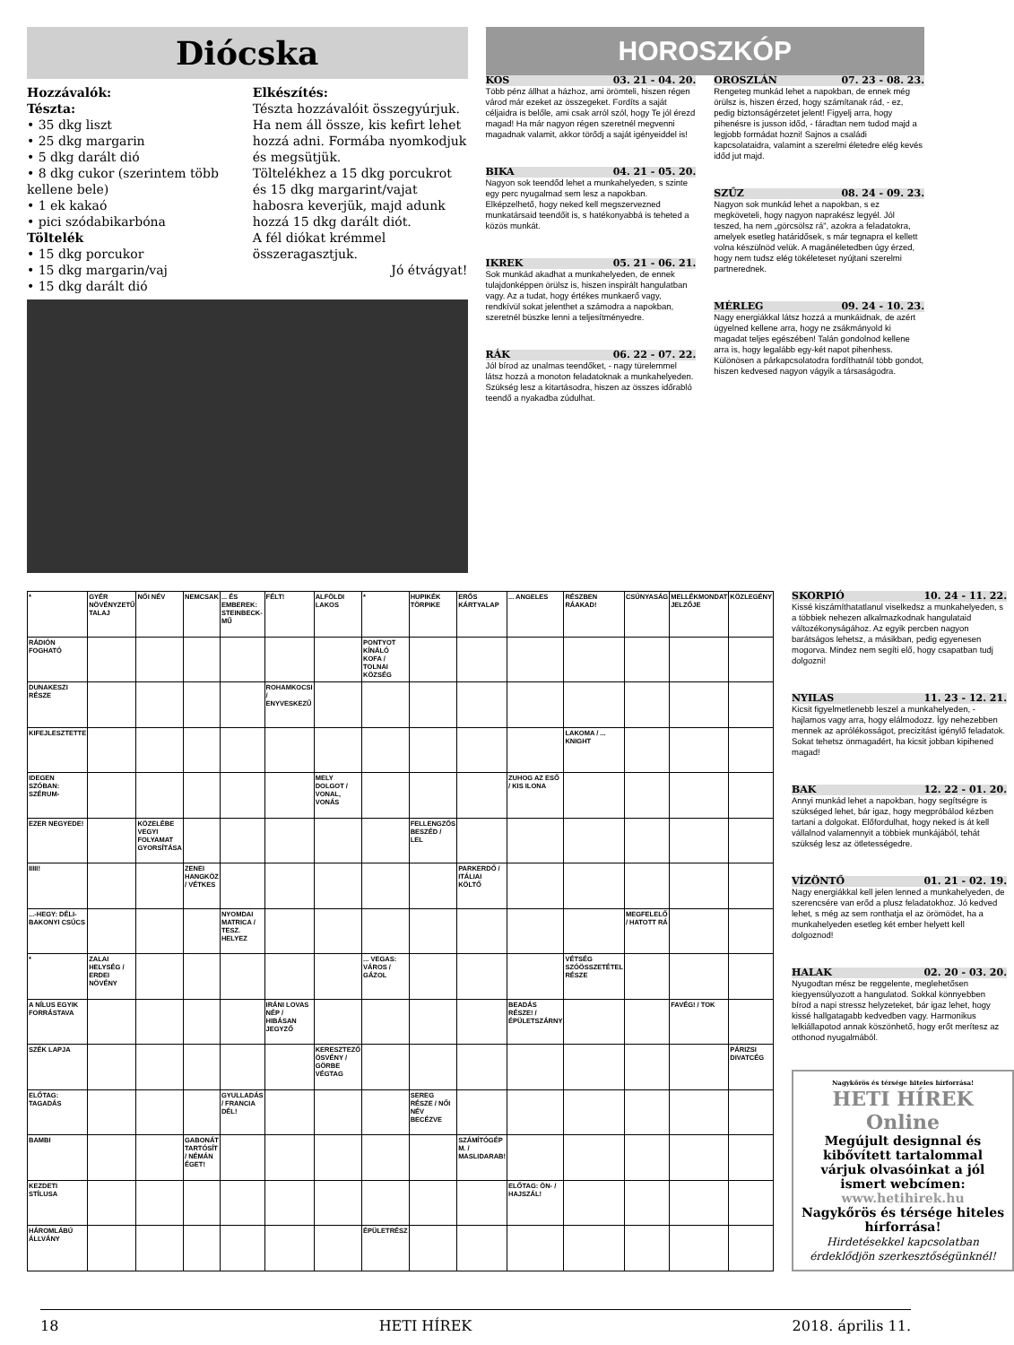Diócska
Hozzávalók:
Tészta:
• 35 dkg liszt
• 25 dkg margarin
• 5 dkg darált dió
• 8 dkg cukor (szerintem több kellene bele)
• 1 ek kakaó
• pici szódabikarbóna
Töltelék
• 15 dkg porcukor
• 15 dkg margarin/vaj
• 15 dkg darált dió
Elkészítés:
Tészta hozzávalóit összegyúrjuk. Ha nem áll össze, kis kefirt lehet hozzá adni. Formába nyomkodjuk és megsütjük.
Töltelékhez a 15 dkg porcukrot és 15 dkg margarint/vajat habosra keverjük, majd adunk hozzá 15 dkg darált diót.
A fél diókat krémmel összeragasztjuk.
Jó étvágyat!
HOROSZKÓP
KOS 03. 21 - 04. 20.
Több pénz állhat a házhoz, ami örömteli, hiszen régen várod már ezeket az összegeket. Fordíts a saját céljaidra is belőle, ami csak arról szól, hogy Te jól érezd magad! Ha már nagyon régen szeretnél megvenni magadnak valamit, akkor törődj a saját igényeiddel is!
BIKA 04. 21 - 05. 20.
Nagyon sok teendőd lehet a munkahelyeden, s szinte egy perc nyugalmad sem lesz a napokban. Elképzelhető, hogy neked kell megszervezned munkatársaid teendőit is, s hatékonyabbá is teheted a közös munkát.
IKREK 05. 21 - 06. 21.
Sok munkád akadhat a munkahelyeden, de ennek tulajdonképpen örülsz is, hiszen inspirált hangulatban vagy. Az a tudat, hogy értékes munkaerő vagy, rendkívül sokat jelenthet a számodra a napokban, szeretnél büszke lenni a teljesítményedre.
RÁK 06. 22 - 07. 22.
Jól bírod az unalmas teendőket, - nagy türelemmel látsz hozzá a monoton feladatoknak a munkahelyeden. Szükség lesz a kitartásodra, hiszen az összes időrabló teendő a nyakadba zúdulhat.
OROSZLÁN 07. 23 - 08. 23.
Rengeteg munkád lehet a napokban, de ennek még örülsz is, hiszen érzed, hogy számítanak rád, - ez, pedig biztonságérzetet jelent! Figyelj arra, hogy pihenésre is jusson időd, - fáradtan nem tudod majd a legjobb formádat hozni! Sajnos a családi kapcsolataidra, valamint a szerelmi életedre elég kevés időd jut majd.
SZŰZ 08. 24 - 09. 23.
Nagyon sok munkád lehet a napokban, s ez megköveteli, hogy nagyon naprakész legyél. Jól teszed, ha nem „görcsölsz rá", azokra a feladatokra, amelyek esetleg határidősek, s már tegnapra el kellett volna készülnöd velük. A magánéletedben úgy érzed, hogy nem tudsz elég tökéleteset nyújtani szerelmi partnerednek.
MÉRLEG 09. 24 - 10. 23.
Nagy energiákkal látsz hozzá a munkáidnak, de azért ügyelned kellene arra, hogy ne zsákmányold ki magadat teljes egészében! Talán gondolnod kellene arra is, hogy legalább egy-két napot pihenhess. Különösen a párkapcsolatodra fordíthatnál több gondot, hiszen kedvesed nagyon vágyik a társaságodra.
| * | GYÉR NÖVÉNYZETŰ TALAJ | NŐI NÉV | NEMCSAK | ... ÉS EMBEREK: STEINBECK-MŰ | FÉLT! | ALFÖLDI LAKOS | * | HUPIKÉK TÖRPIKE | ERŐS KÁRTYALAP | ... ANGELES | RÉSZBEN RÁAKAD! | CSÚNYASÁG | MELLÉKMONDAT JELZŐJE | KÖZLEGÉNY |
| RÁDIÓN FOGHATÓ | | | | | | | PONTYOT KÍNÁLÓ KOFA / TOLNAI KÖZSÉG | | | | | | | |
| DUNAKESZI RÉSZE | | | | | ROHAMKOCSI / ENYVESKEZŰ | | | | | | | | | |
| KIFEJLESZTETTE | | | | | | | | | | | LAKOMA / ... KNIGHT | | | |
| IDEGEN SZÓBAN: SZÉRUM- | | | | | | MELY DOLGOT / VONAL, VONÁS | | | | ZUHOG AZ ESŐ / KIS ILONA | | | | |
| EZER NEGYEDE! | | KÖZELÉBE VEGYI FOLYAMAT GYORSÍTÁSA | | | | | | FELLENGZŐS BESZÉD / LEL | | | | | | |
| IIIII! | | | ZENEI HANGKÖZ / VÉTKES | | | | | | PARKERDŐ / ITÁLIAI KÖLTŐ | | | | | |
| ...-HEGY: DÉLI-BAKONYI CSÚCS | | | | NYOMDAI MATRICA / TESZ. HELYEZ | | | | | | | | MEGFELELŐ / HATOTT RÁ | | |
| * | ZALAI HELYSÉG / ERDEI NÖVÉNY | | | | | | ... VEGAS: VÁROS / GÁZOL | | | | VÉTSÉG SZÓÖSSZETÉTEL RÉSZE | | | |
| A NÍLUS EGYIK FORRÁSTAVA | | | | | IRÁNI LOVAS NÉP / HIBÁSAN JEGYZŐ | | | | | BEADÁS RÉSZE! / ÉPÜLETSZÁRNY | | | FAVÉG! / TOK | |
| SZÉK LAPJA | | | | | | KERESZTEZŐ ÖSVÉNY / GÖRBE VÉGTAG | | | | | | | | PÁRIZSI DIVATCÉG |
| ELŐTAG: TAGADÁS | | | | GYULLADÁS / FRANCIA DÉL! | | | | SEREG RÉSZE / NŐI NÉV BECÉZVE | | | | | | |
| BAMBI | | | GABONÁT TARTÓSÍT / NÉMÁN ÉGET! | | | | | | SZÁMÍTÓGÉP M. / MASLIDARAB! | | | | | |
| KEZDETI STÍLUSA | | | | | | | | | | ELŐTAG: ÖN- / HAJSZÁL! | | | | |
| HÁROMLÁBÚ ÁLLVÁNY | | | | | | | ÉPÜLETRÉSZ | | | | | | | |
SKORPIÓ 10. 24 - 11. 22.
Kissé kiszámíthatatlanul viselkedsz a munkahelyeden, s a többiek nehezen alkalmazkodnak hangulataid változékonyságához. Az egyik percben nagyon barátságos lehetsz, a másikban, pedig egyenesen mogorva. Mindez nem segíti elő, hogy csapatban tudj dolgozni!
NYILAS 11. 23 - 12. 21.
Kicsit figyelmetlenebb leszel a munkahelyeden, - hajlamos vagy arra, hogy elálmodozz. Így nehezebben mennek az aprólékosságot, precizitást igénylő feladatok. Sokat tehetsz önmagadért, ha kicsit jobban kipihened magad!
BAK 12. 22 - 01. 20.
Annyi munkád lehet a napokban, hogy segítségre is szükséged lehet, bár igaz, hogy megpróbálod kézben tartani a dolgokat. Előfordulhat, hogy neked is át kell vállalnod valamennyit a többiek munkájából, tehát szükség lesz az ötletességedre.
VÍZÖNTŐ 01. 21 - 02. 19.
Nagy energiákkal kell jelen lenned a munkahelyeden, de szerencsére van erőd a plusz feladatokhoz. Jó kedved lehet, s még az sem ronthatja el az örömödet, ha a munkahelyeden esetleg két ember helyett kell dolgoznod!
HALAK 02. 20 - 03. 20.
Nyugodtan mész be reggelente, meglehetősen kiegyensúlyozott a hangulatod. Sokkal könnyebben bírod a napi stressz helyzeteket, bár igaz lehet, hogy kissé hallgatagabb kedvedben vagy. Harmonikus lelkiállapotod annak köszönhető, hogy erőt merítesz az otthonod nyugalmából.
Nagykőrös és térsége hiteles hírforrása!
HETI HÍREK Online
Megújult designnal és kibővített tartalommal várjuk olvasóinkat a jól ismert webcímen:
www.hetihirek.hu
Nagykőrös és térsége hiteles hírforrása!
Hirdetésekkel kapcsolatban érdeklődjön szerkesztőségünknél!
18 HETI HÍREK 2018. április 11.